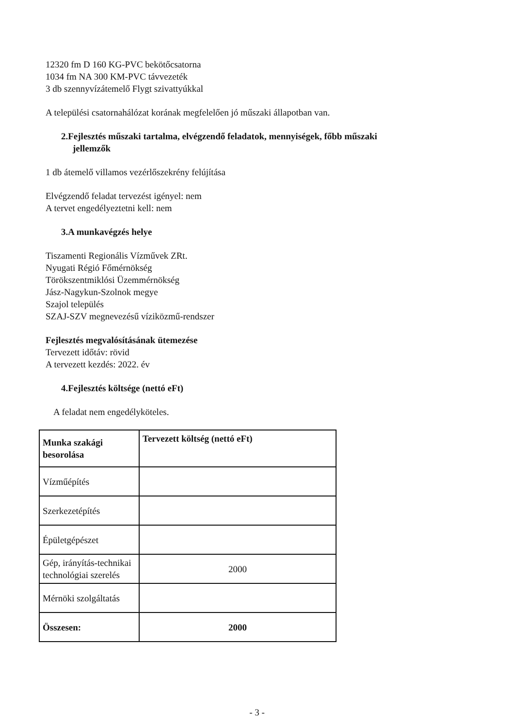12320 fm D 160 KG-PVC bekötőcsatorna
1034 fm NA 300 KM-PVC távvezeték
3 db szennyvízátemelő Flygt szivattyúkkal
A települési csatornahálózat korának megfelelően jó műszaki állapotban van.
2.Fejlesztés műszaki tartalma, elvégzendő feladatok, mennyiségek, főbb műszaki
jellemzők
1 db átemelő villamos vezérlőszekrény felújítása
Elvégzendő feladat tervezést igényel: nem
A tervet engedélyeztetni kell: nem
3.A munkavégzés helye
Tiszamenti Regionális Vízművek ZRt.
Nyugati Régió Főmérnökség
Törökszentmiklósi Üzemmérnökség
Jász-Nagykun-Szolnok megye
Szajol település
SZAJ-SZV megnevezésű víziközmű-rendszer
Fejlesztés megvalósításának ütemezése
Tervezett időtáv: rövid
A tervezett kezdés: 2022. év
4.Fejlesztés költsége (nettó eFt)
A feladat nem engedélyköteles.
| Munka szakági besorolása | Tervezett költség (nettó eFt) |
| --- | --- |
| Vízműépítés | |
| Szerkezetépítés | |
| Épületgépészet | |
| Gép, irányítás-technikai technológiai szerelés | 2000 |
| Mérnöki szolgáltatás | |
| Összesen: | 2000 |
- 3 -